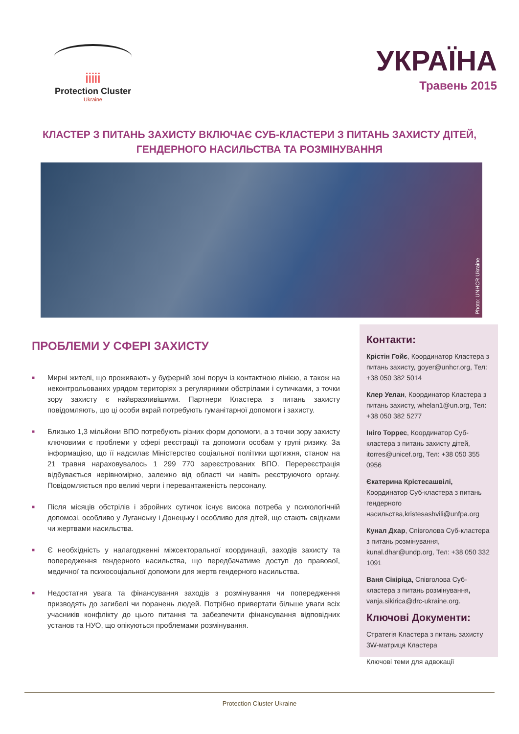ііііі
Protection Cluster
Ukraine
УКРАЇНА
Травень 2015
КЛАСТЕР З ПИТАНЬ ЗАХИСТУ ВКЛЮЧАЄ СУБ-КЛАСТЕРИ З ПИТАНЬ ЗАХИСТУ ДІТЕЙ, ГЕНДЕРНОГО НАСИЛЬСТВА ТА РОЗМІНУВАННЯ
Photo: UNHCR Ukraine
ПРОБЛЕМИ У СФЕРІ ЗАХИСТУ
■ Мирні жителі, що проживають у буферній зоні поруч із контактною лінією, а також на неконтрольованих урядом територіях з регулярними обстрілами і сутичками, з точки зору захисту є найвразливішими. Партнери Кластера з питань захисту повідомляють, що ці особи вкрай потребують гуманітарної допомоги і захисту.
■ Близько 1,3 мільйони ВПО потребують різних форм допомоги, а з точки зору захисту ключовими є проблеми у сфері реєстрації та допомоги особам у групі ризику. За інформацією, що її надсилає Міністерство соціальної політики щотижня, станом на 21 травня нараховувалось 1 299 770 зареєстрованих ВПО. Перереєстрація відбувається нерівномірно, залежно від області чи навіть реєструючого органу. Повідомляється про великі черги і перевантаженість персоналу.
■ Після місяців обстрілів і збройних сутичок існує висока потреба у психологічній допомозі, особливо у Луганську і Донецьку і особливо для дітей, що стають свідками чи жертвами насильства.
■ Є необхідність у налагодженні міжсекторальної координації, заходів захисту та попередження гендерного насильства, що передбачатиме доступ до правової, медичної та психосоціальної допомоги для жертв гендерного насильства.
■ Недостатня увага та фінансування заходів з розмінування чи попередження призводять до загибелі чи поранень людей. Потрібно привертати більше уваги всіх учасників конфлікту до цього питання та забезпечити фінансування відповідних установ та НУО, що опікуються проблемами розмінування.
Контакти:
Крістін Гойє, Координатор Кластера з питань захисту, goyer@unhcr.org, Тел: +38 050 382 5014
Клер Уелан, Координатор Кластера з питань захисту, whelan1@un.org, Тел: +38 050 382 5277
Ініго Торрес, Координатор Суб-кластера з питань захисту дітей, itorres@unicef.org, Тел: +38 050 355 0956
Єкатерина Крістесашвілі, Координатор Суб-кластера з питань гендерного насильства,kristesashvili@unfpa.org
Кунал Дхар, Співголова Суб-кластера з питань розмінування, kunal.dhar@undp.org, Тел: +38 050 332 1091
Ваня Сікіріца, Співголова Суб-кластера з питань розмінування, vanja.sikirica@drc-ukraine.org.
Ключові Документи:
Стратегія Кластера з питань захисту
3W-матриця Кластера
Ключові теми для адвокації
Protection Cluster Ukraine